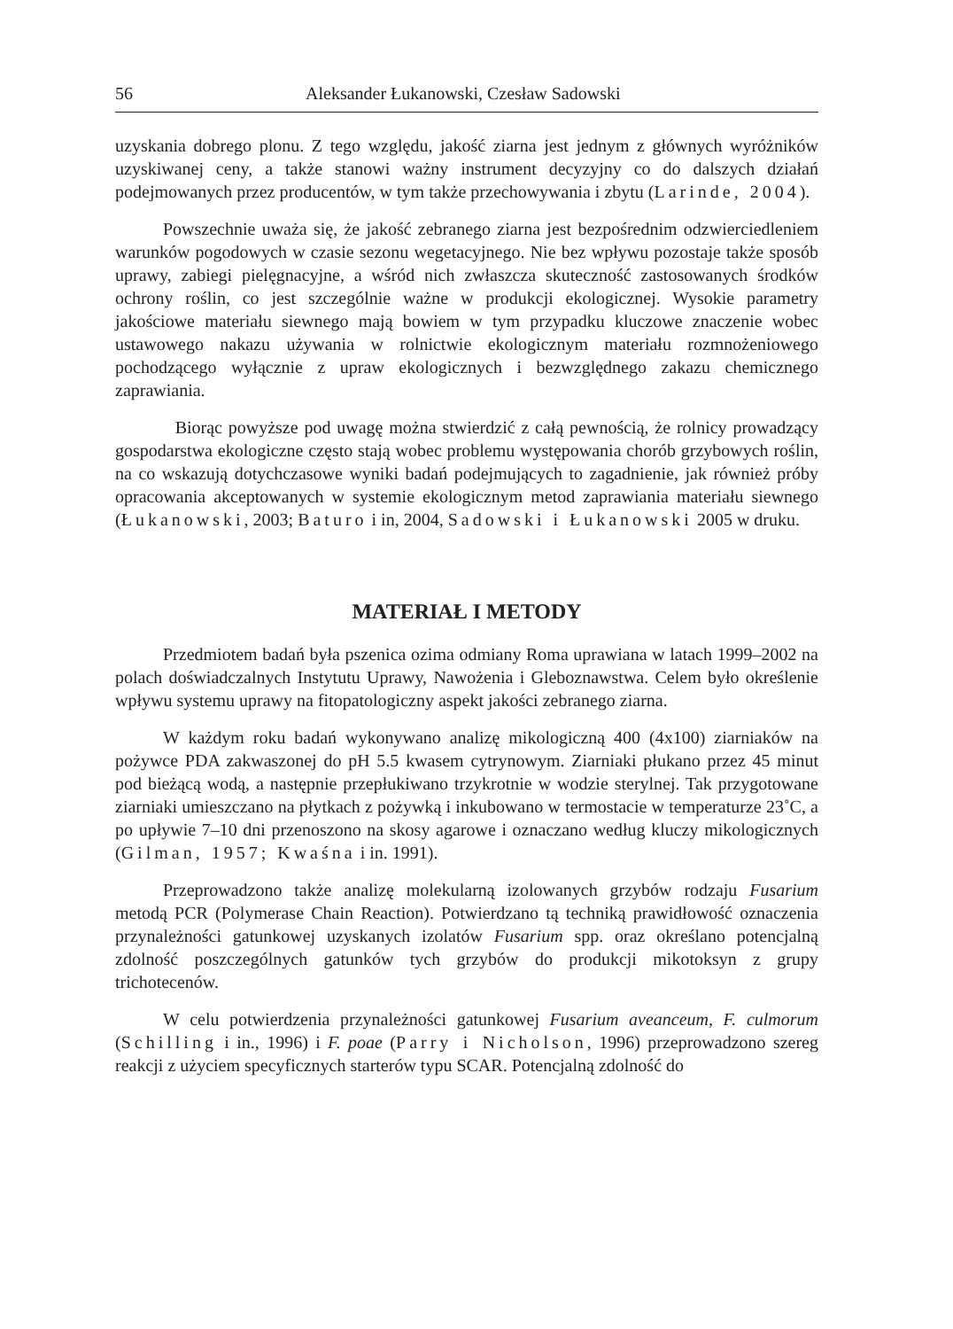56 Aleksander Łukanowski, Czesław Sadowski
uzyskania dobrego plonu. Z tego względu, jakość ziarna jest jednym z głównych wyróżników uzyskiwanej ceny, a także stanowi ważny instrument decyzyjny co do dalszych działań podejmowanych przez producentów, w tym także przechowywania i zbytu (Larinde, 2004).
Powszechnie uważa się, że jakość zebranego ziarna jest bezpośrednim odzwierciedleniem warunków pogodowych w czasie sezonu wegetacyjnego. Nie bez wpływu pozostaje także sposób uprawy, zabiegi pielęgnacyjne, a wśród nich zwłaszcza skuteczność zastosowanych środków ochrony roślin, co jest szczególnie ważne w produkcji ekologicznej. Wysokie parametry jakościowe materiału siewnego mają bowiem w tym przypadku kluczowe znaczenie wobec ustawowego nakazu używania w rolnictwie ekologicznym materiału rozmnożeniowego pochodzącego wyłącznie z upraw ekologicznych i bezwzględnego zakazu chemicznego zaprawiania.
Biorąc powyższe pod uwagę można stwierdzić z całą pewnością, że rolnicy prowadzący gospodarstwa ekologiczne często stają wobec problemu występowania chorób grzybowych roślin, na co wskazują dotychczasowe wyniki badań podejmujących to zagadnienie, jak również próby opracowania akceptowanych w systemie ekologicznym metod zaprawiania materiału siewnego (Łukanowski, 2003; Baturo i in, 2004, Sadowski i Łukanowski 2005 w druku.
MATERIAŁ I METODY
Przedmiotem badań była pszenica ozima odmiany Roma uprawiana w latach 1999–2002 na polach doświadczalnych Instytutu Uprawy, Nawożenia i Gleboznawstwa. Celem było określenie wpływu systemu uprawy na fitopatologiczny aspekt jakości zebranego ziarna.
W każdym roku badań wykonywano analizę mikologiczną 400 (4x100) ziarniaków na pożywce PDA zakwaszonej do pH 5.5 kwasem cytrynowym. Ziarniaki płukano przez 45 minut pod bieżącą wodą, a następnie przepłukiwano trzykrotnie w wodzie sterylnej. Tak przygotowane ziarniaki umieszczano na płytkach z pożywką i inkubowano w termostacie w temperaturze 23˚C, a po upływie 7–10 dni przenoszono na skosy agarowe i oznaczano według kluczy mikologicznych (Gilman, 1957; Kwaśna i in. 1991).
Przeprowadzono także analizę molekularną izolowanych grzybów rodzaju Fusarium metodą PCR (Polymerase Chain Reaction). Potwierdzano tą techniką prawidłowość oznaczenia przynależności gatunkowej uzyskanych izolatów Fusarium spp. oraz określano potencjalną zdolność poszczególnych gatunków tych grzybów do produkcji mikotoksyn z grupy trichotecenów.
W celu potwierdzenia przynależności gatunkowej Fusarium aveanceum, F. culmorum (Schilling i in., 1996) i F. poae (Parry i Nicholson, 1996) przeprowadzono szereg reakcji z użyciem specyficznych starterów typu SCAR. Potencjalną zdolność do